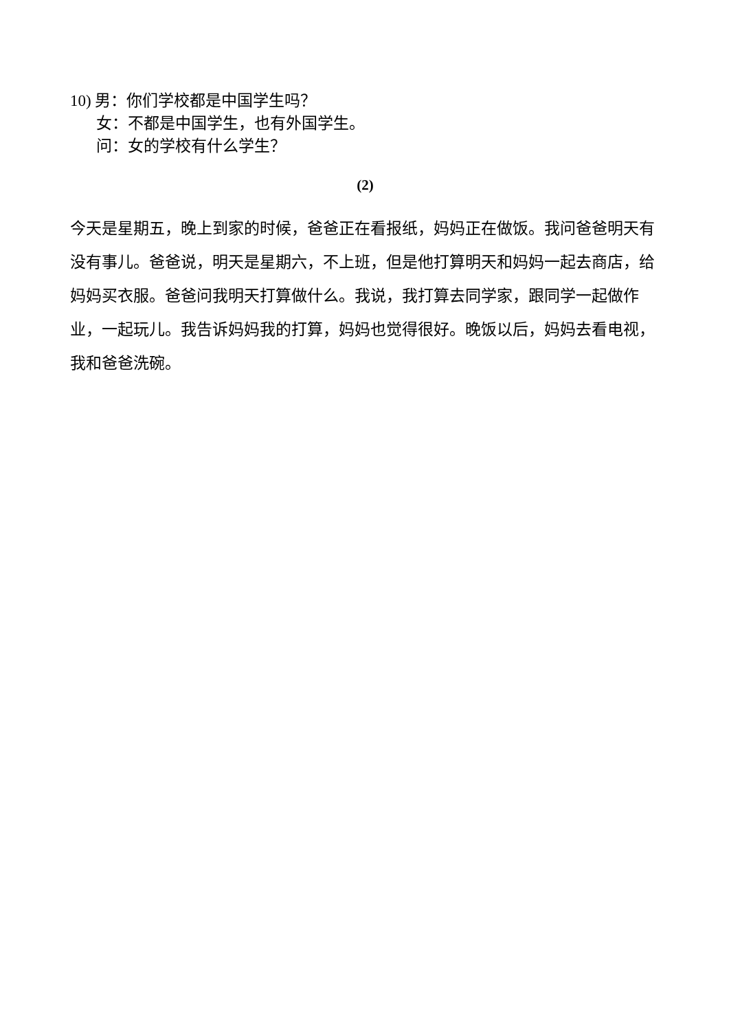10) 男：你们学校都是中国学生吗？
女：不都是中国学生，也有外国学生。
问：女的学校有什么学生？
(2)
今天是星期五，晚上到家的时候，爸爸正在看报纸，妈妈正在做饭。我问爸爸明天有没有事儿。爸爸说，明天是星期六，不上班，但是他打算明天和妈妈一起去商店，给妈妈买衣服。爸爸问我明天打算做什么。我说，我打算去同学家，跟同学一起做作业，一起玩儿。我告诉妈妈我的打算，妈妈也觉得很好。晚饭以后，妈妈去看电视，我和爸爸洗碗。